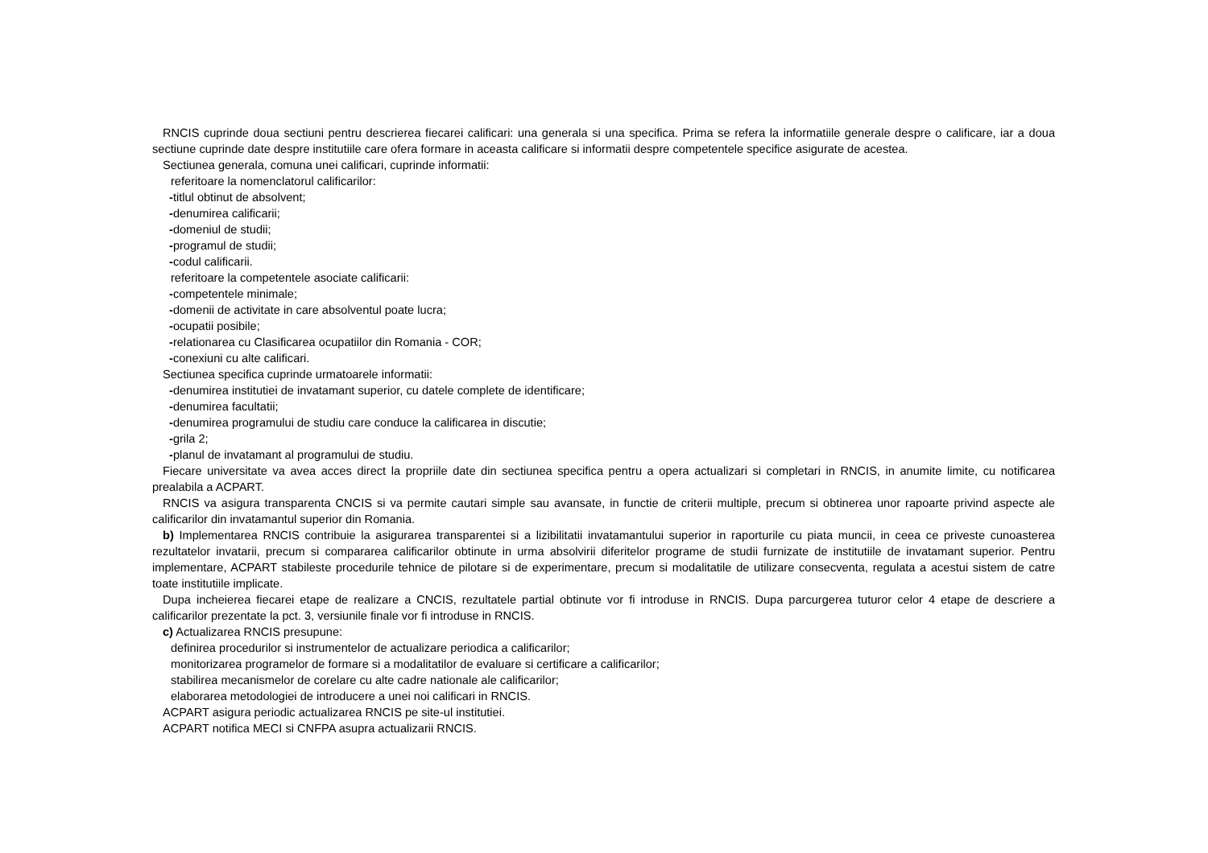RNCIS cuprinde doua sectiuni pentru descrierea fiecarei calificari: una generala si una specifica. Prima se refera la informatiile generale despre o calificare, iar a doua sectiune cuprinde date despre institutiile care ofera formare in aceasta calificare si informatii despre competentele specifice asigurate de acestea.
Sectiunea generala, comuna unei calificari, cuprinde informatii:
referitoare la nomenclatorul calificarilor:
-titlul obtinut de absolvent;
-denumirea calificarii;
-domeniul de studii;
-programul de studii;
-codul calificarii.
referitoare la competentele asociate calificarii:
-competentele minimale;
-domenii de activitate in care absolventul poate lucra;
-ocupatii posibile;
-relationarea cu Clasificarea ocupatiilor din Romania - COR;
-conexiuni cu alte calificari.
Sectiunea specifica cuprinde urmatoarele informatii:
-denumirea institutiei de invatamant superior, cu datele complete de identificare;
-denumirea facultatii;
-denumirea programului de studiu care conduce la calificarea in discutie;
-grila 2;
-planul de invatamant al programului de studiu.
Fiecare universitate va avea acces direct la propriile date din sectiunea specifica pentru a opera actualizari si completari in RNCIS, in anumite limite, cu notificarea prealabila a ACPART.
RNCIS va asigura transparenta CNCIS si va permite cautari simple sau avansate, in functie de criterii multiple, precum si obtinerea unor rapoarte privind aspecte ale calificarilor din invatamantul superior din Romania.
b) Implementarea RNCIS contribuie la asigurarea transparentei si a lizibilitatii invatamantului superior in raporturile cu piata muncii, in ceea ce priveste cunoasterea rezultatelor invatarii, precum si compararea calificarilor obtinute in urma absolvirii diferitelor programe de studii furnizate de institutiile de invatamant superior. Pentru implementare, ACPART stabileste procedurile tehnice de pilotare si de experimentare, precum si modalitatile de utilizare consecventa, regulata a acestui sistem de catre toate institutiile implicate.
Dupa incheierea fiecarei etape de realizare a CNCIS, rezultatele partial obtinute vor fi introduse in RNCIS. Dupa parcurgerea tuturor celor 4 etape de descriere a calificarilor prezentate la pct. 3, versiunile finale vor fi introduse in RNCIS.
c) Actualizarea RNCIS presupune:
definirea procedurilor si instrumentelor de actualizare periodica a calificarilor;
monitorizarea programelor de formare si a modalitatilor de evaluare si certificare a calificarilor;
stabilirea mecanismelor de corelare cu alte cadre nationale ale calificarilor;
elaborarea metodologiei de introducere a unei noi calificari in RNCIS.
ACPART asigura periodic actualizarea RNCIS pe site-ul institutiei.
ACPART notifica MECI si CNFPA asupra actualizarii RNCIS.